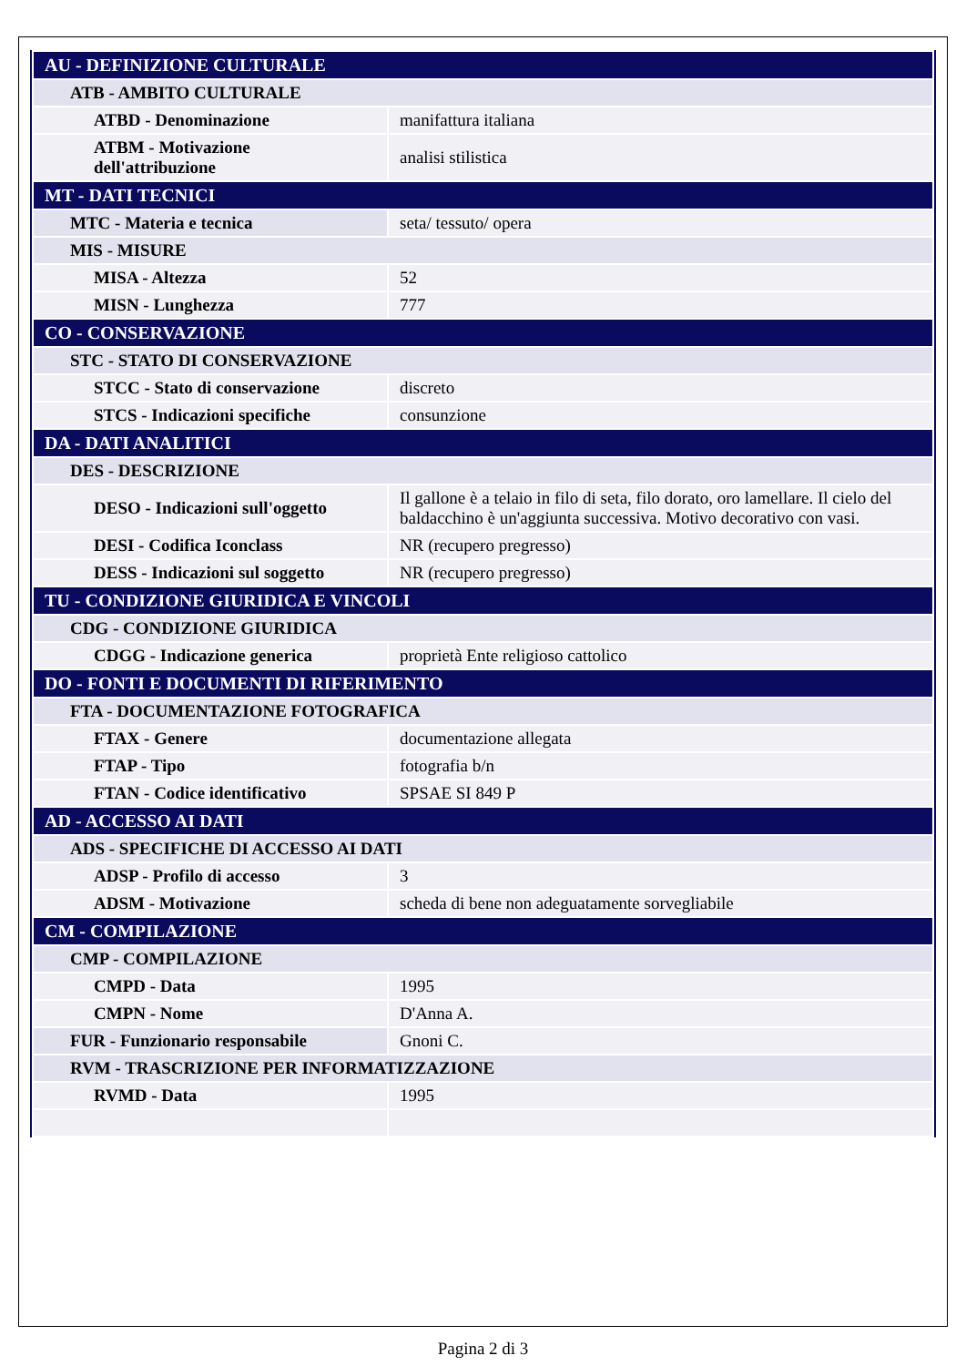| AU - DEFINIZIONE CULTURALE | |
| ATB - AMBITO CULTURALE | |
| ATBD - Denominazione | manifattura italiana |
| ATBM - Motivazione dell'attribuzione | analisi stilistica |
| MT - DATI TECNICI | |
| MTC - Materia e tecnica | seta/ tessuto/ opera |
| MIS - MISURE | |
| MISA - Altezza | 52 |
| MISN - Lunghezza | 777 |
| CO - CONSERVAZIONE | |
| STC - STATO DI CONSERVAZIONE | |
| STCC - Stato di conservazione | discreto |
| STCS - Indicazioni specifiche | consunzione |
| DA - DATI ANALITICI | |
| DES - DESCRIZIONE | |
| DESO - Indicazioni sull'oggetto | Il gallone è a telaio in filo di seta, filo dorato, oro lamellare. Il cielo del baldacchino è un'aggiunta successiva. Motivo decorativo con vasi. |
| DESI - Codifica Iconclass | NR (recupero pregresso) |
| DESS - Indicazioni sul soggetto | NR (recupero pregresso) |
| TU - CONDIZIONE GIURIDICA E VINCOLI | |
| CDG - CONDIZIONE GIURIDICA | |
| CDGG - Indicazione generica | proprietà Ente religioso cattolico |
| DO - FONTI E DOCUMENTI DI RIFERIMENTO | |
| FTA - DOCUMENTAZIONE FOTOGRAFICA | |
| FTAX - Genere | documentazione allegata |
| FTAP - Tipo | fotografia b/n |
| FTAN - Codice identificativo | SPSAE SI 849 P |
| AD - ACCESSO AI DATI | |
| ADS - SPECIFICHE DI ACCESSO AI DATI | |
| ADSP - Profilo di accesso | 3 |
| ADSM - Motivazione | scheda di bene non adeguatamente sorvegliabile |
| CM - COMPILAZIONE | |
| CMP - COMPILAZIONE | |
| CMPD - Data | 1995 |
| CMPN - Nome | D'Anna A. |
| FUR - Funzionario responsabile | Gnoni C. |
| RVM - TRASCRIZIONE PER INFORMATIZZAZIONE | |
| RVMD - Data | 1995 |
Pagina 2 di 3